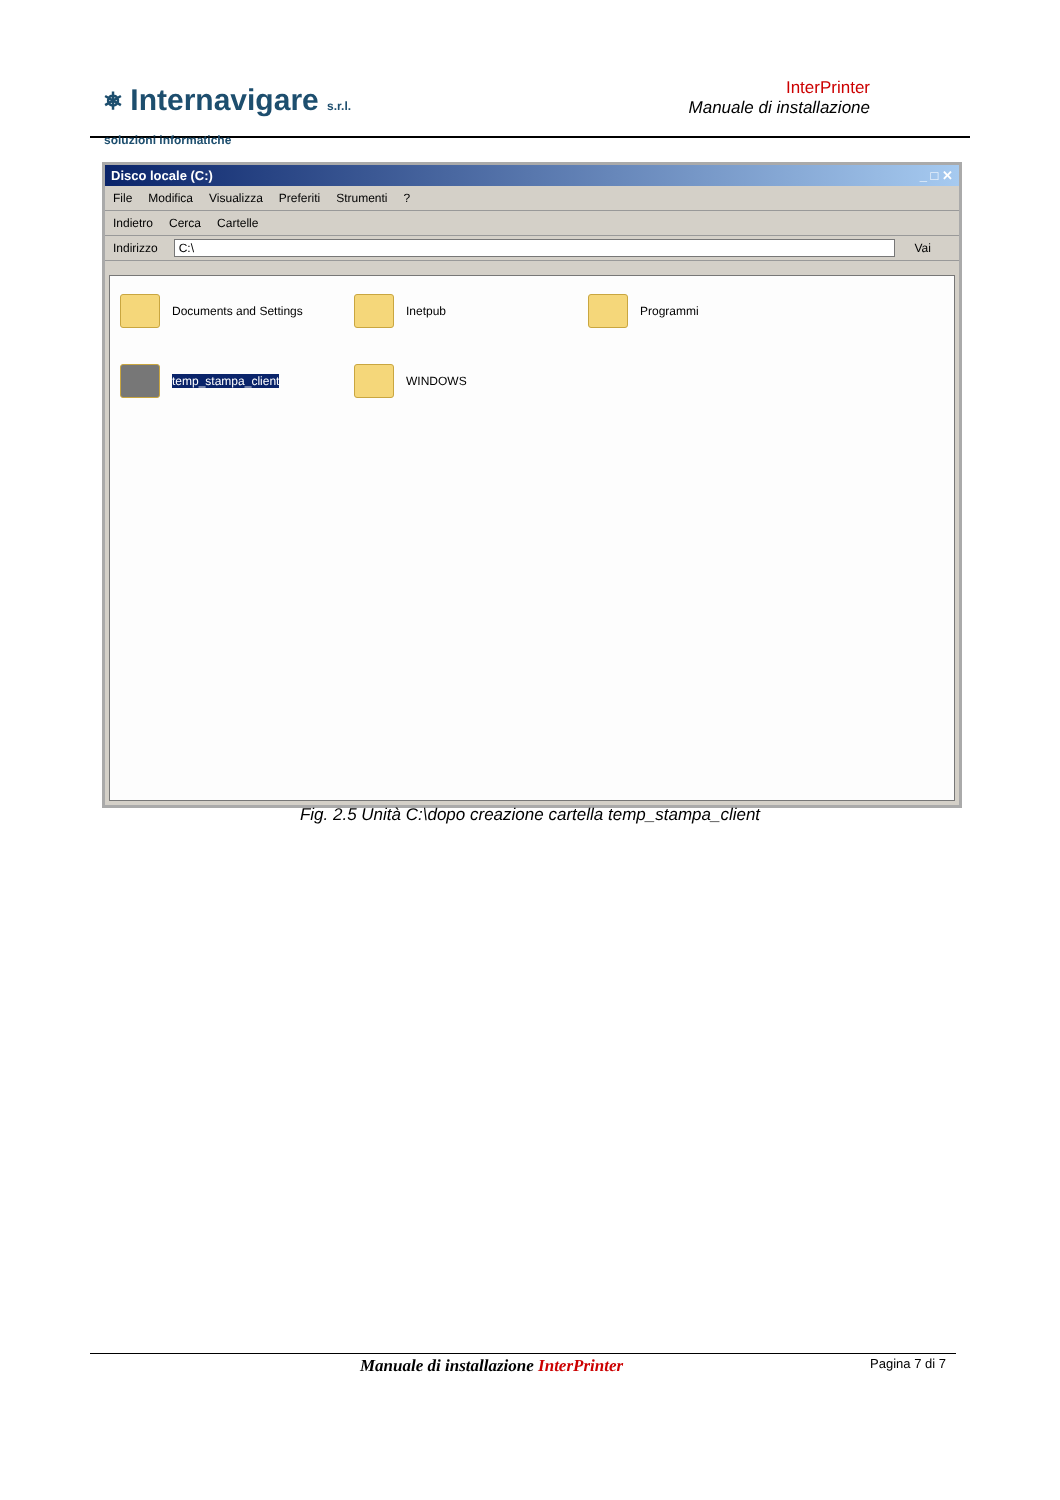⎈ Internavigare s.r.l.
soluzioni informatiche
InterPrinter
Manuale di installazione
Disco locale (C:) _ □ ✕
File Modifica Visualizza Preferiti Strumenti?
Indietro Cerca Cartelle
Indirizzo C:\ Vai
Documents and Settings
Inetpub
Programmi
temp_stampa_client
WINDOWS
Fig. 2.5 Unità C:\dopo creazione cartella temp_stampa_client
Manuale di installazione InterPrinter
Pagina 7 di 7